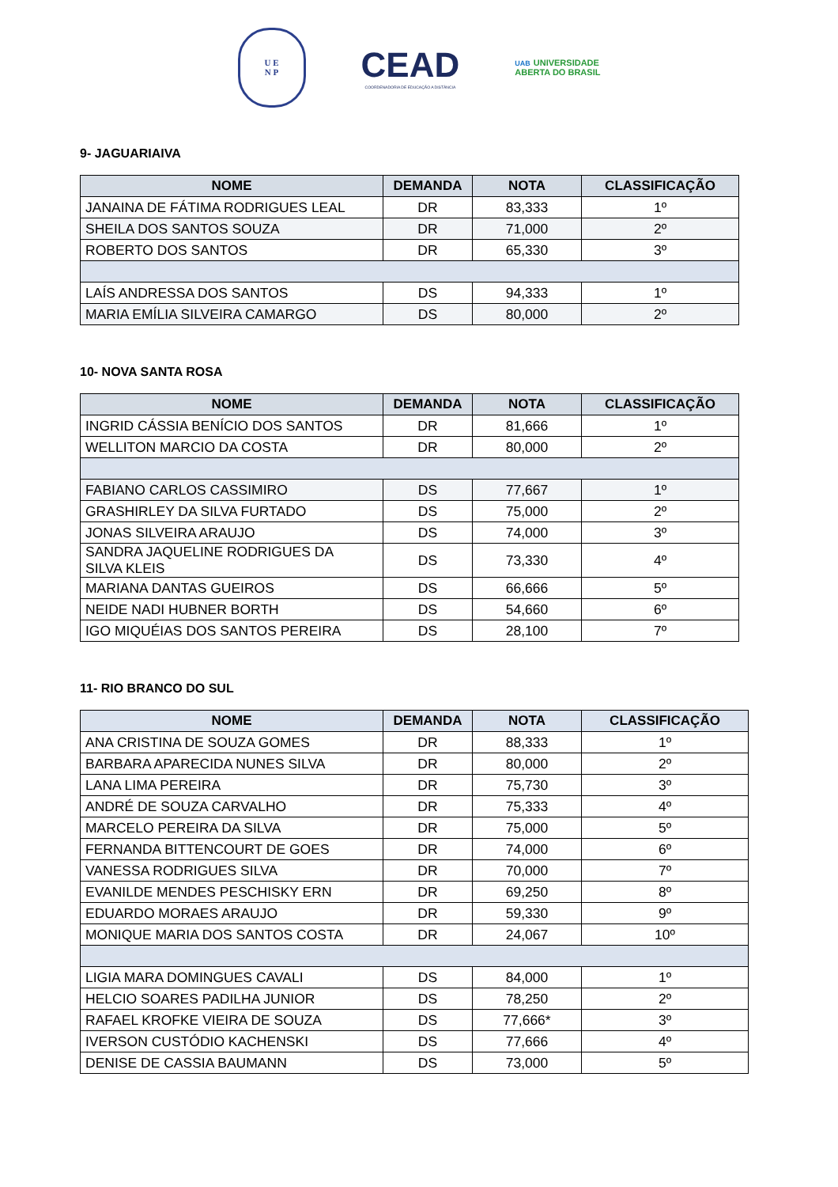U E
N P
CEAD
COORDENADORIA DE EDUCAÇÃO A DISTÂNCIA
UAB UNIVERSIDADE
ABERTA DO BRASIL
9- JAGUARIAIVA
| NOME | DEMANDA | NOTA | CLASSIFICAÇÃO |
| --- | --- | --- | --- |
| JANAINA DE FÁTIMA RODRIGUES LEAL | DR | 83,333 | 1º |
| SHEILA DOS SANTOS SOUZA | DR | 71,000 | 2º |
| ROBERTO DOS SANTOS | DR | 65,330 | 3º |
| LAÍS ANDRESSA DOS SANTOS | DS | 94,333 | 1º |
| MARIA EMÍLIA SILVEIRA CAMARGO | DS | 80,000 | 2º |
10- NOVA SANTA ROSA
| NOME | DEMANDA | NOTA | CLASSIFICAÇÃO |
| --- | --- | --- | --- |
| INGRID CÁSSIA BENÍCIO DOS SANTOS | DR | 81,666 | 1º |
| WELLITON MARCIO DA COSTA | DR | 80,000 | 2º |
| FABIANO CARLOS CASSIMIRO | DS | 77,667 | 1º |
| GRASHIRLEY DA SILVA FURTADO | DS | 75,000 | 2º |
| JONAS SILVEIRA ARAUJO | DS | 74,000 | 3º |
| SANDRA JAQUELINE RODRIGUES DA SILVA KLEIS | DS | 73,330 | 4º |
| MARIANA DANTAS GUEIROS | DS | 66,666 | 5º |
| NEIDE NADI HUBNER BORTH | DS | 54,660 | 6º |
| IGO MIQUÉIAS DOS SANTOS PEREIRA | DS | 28,100 | 7º |
11- RIO BRANCO DO SUL
| NOME | DEMANDA | NOTA | CLASSIFICAÇÃO |
| --- | --- | --- | --- |
| ANA CRISTINA DE SOUZA GOMES | DR | 88,333 | 1º |
| BARBARA APARECIDA NUNES SILVA | DR | 80,000 | 2º |
| LANA LIMA PEREIRA | DR | 75,730 | 3º |
| ANDRÉ DE SOUZA CARVALHO | DR | 75,333 | 4º |
| MARCELO PEREIRA DA SILVA | DR | 75,000 | 5º |
| FERNANDA BITTENCOURT DE GOES | DR | 74,000 | 6º |
| VANESSA RODRIGUES SILVA | DR | 70,000 | 7º |
| EVANILDE MENDES PESCHISKY ERN | DR | 69,250 | 8º |
| EDUARDO MORAES ARAUJO | DR | 59,330 | 9º |
| MONIQUE MARIA DOS SANTOS COSTA | DR | 24,067 | 10º |
| LIGIA MARA DOMINGUES CAVALI | DS | 84,000 | 1º |
| HELCIO SOARES PADILHA JUNIOR | DS | 78,250 | 2º |
| RAFAEL KROFKE VIEIRA DE SOUZA | DS | 77,666* | 3º |
| IVERSON CUSTÓDIO KACHENSKI | DS | 77,666 | 4º |
| DENISE DE CASSIA BAUMANN | DS | 73,000 | 5º |